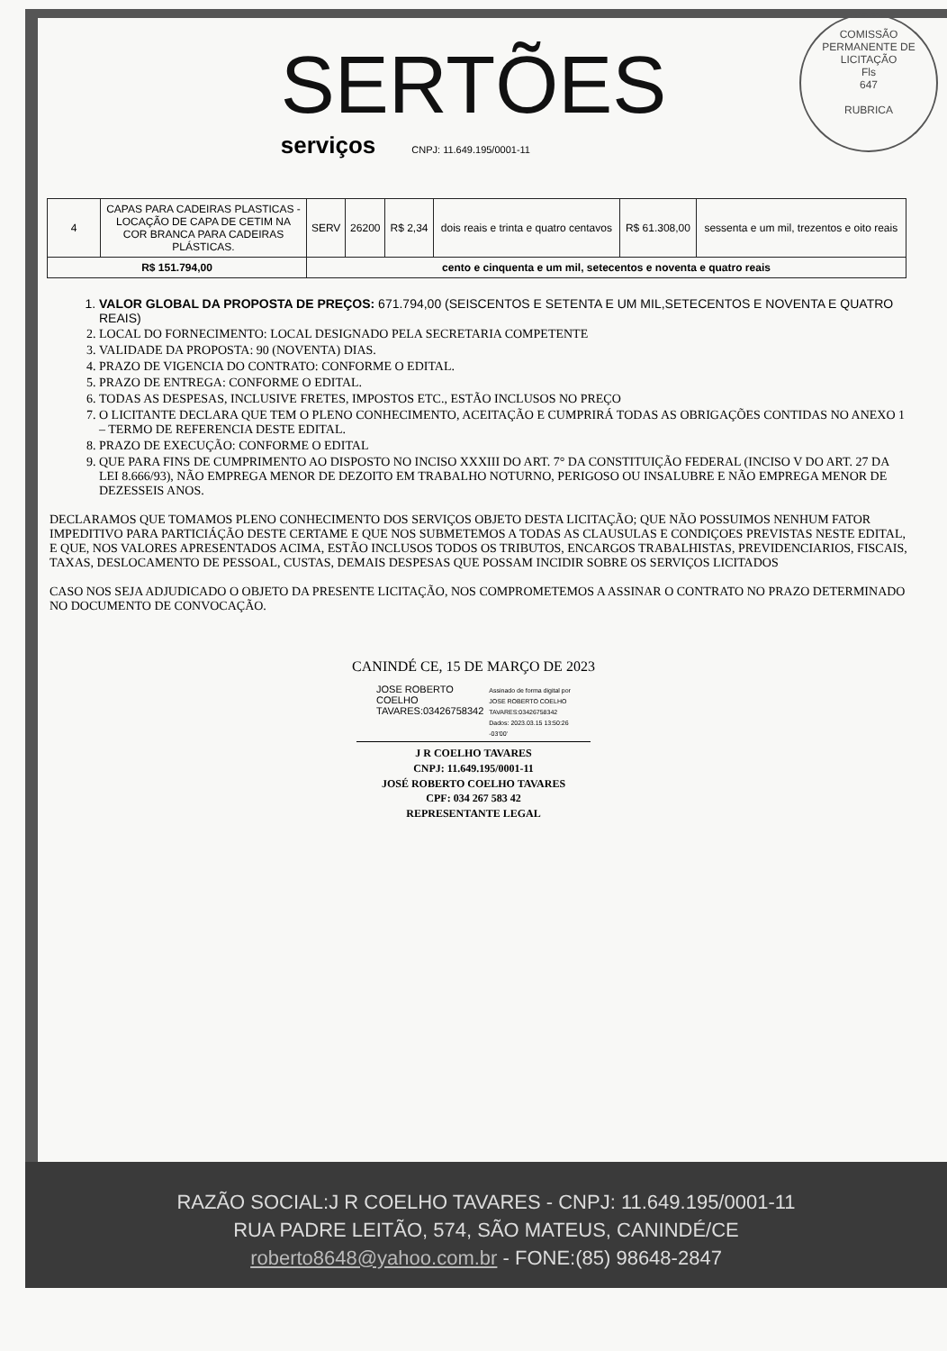SERTÕES
serviços CNPJ: 11.649.195/0001-11
COMISSÃO PERMANENTE DE LICITAÇÃO
Fls
647
RUBRICA
| 4 | CAPAS PARA CADEIRAS PLASTICAS - LOCAÇÃO DE CAPA DE CETIM NA COR BRANCA PARA CADEIRAS PLÁSTICAS. | SERV | 26200 | R$ 2,34 | dois reais e trinta e quatro centavos | R$ 61.308,00 | sessenta e um mil, trezentos e oito reais |
| R$ 151.794,00 | | cento e cinquenta e um mil, setecentos e noventa e quatro reais | | | | | |
1. VALOR GLOBAL DA PROPOSTA DE PREÇOS: 671.794,00 (SEISCENTOS E SETENTA E UM MIL,SETECENTOS E NOVENTA E QUATRO REAIS)
2. LOCAL DO FORNECIMENTO: LOCAL DESIGNADO PELA SECRETARIA COMPETENTE
3. VALIDADE DA PROPOSTA: 90 (NOVENTA) DIAS.
4. PRAZO DE VIGENCIA DO CONTRATO: CONFORME O EDITAL.
5. PRAZO DE ENTREGA: CONFORME O EDITAL.
6. TODAS AS DESPESAS, INCLUSIVE FRETES, IMPOSTOS ETC., ESTÃO INCLUSOS NO PREÇO
7. O LICITANTE DECLARA QUE TEM O PLENO CONHECIMENTO, ACEITAÇÃO E CUMPRIRÁ TODAS AS OBRIGAÇÕES CONTIDAS NO ANEXO 1 – TERMO DE REFERENCIA DESTE EDITAL.
8. PRAZO DE EXECUÇÃO: CONFORME O EDITAL
9. QUE PARA FINS DE CUMPRIMENTO AO DISPOSTO NO INCISO XXXIII DO ART. 7° DA CONSTITUIÇÃO FEDERAL (INCISO V DO ART. 27 DA LEI 8.666/93), NÃO EMPREGA MENOR DE DEZOITO EM TRABALHO NOTURNO, PERIGOSO OU INSALUBRE E NÃO EMPREGA MENOR DE DEZESSEIS ANOS.
DECLARAMOS QUE TOMAMOS PLENO CONHECIMENTO DOS SERVIÇOS OBJETO DESTA LICITAÇÃO; QUE NÃO POSSUIMOS NENHUM FATOR IMPEDITIVO PARA PARTICIÁÇÃO DESTE CERTAME E QUE NOS SUBMETEMOS A TODAS AS CLAUSULAS E CONDIÇOES PREVISTAS NESTE EDITAL, E QUE, NOS VALORES APRESENTADOS ACIMA, ESTÃO INCLUSOS TODOS OS TRIBUTOS, ENCARGOS TRABALHISTAS, PREVIDENCIARIOS, FISCAIS, TAXAS, DESLOCAMENTO DE PESSOAL, CUSTAS, DEMAIS DESPESAS QUE POSSAM INCIDIR SOBRE OS SERVIÇOS LICITADOS
CASO NOS SEJA ADJUDICADO O OBJETO DA PRESENTE LICITAÇÃO, NOS COMPROMETEMOS A ASSINAR O CONTRATO NO PRAZO DETERMINADO NO DOCUMENTO DE CONVOCAÇÃO.
CANINDÉ CE, 15 DE MARÇO DE 2023
JOSE ROBERTO
COELHO
TAVARES:03426758342
Assinado de forma digital por
JOSE ROBERTO COELHO
TAVARES:03426758342
Dados: 2023.03.15 13:50:26
-03'00'
J R COELHO TAVARES
CNPJ: 11.649.195/0001-11
JOSÉ ROBERTO COELHO TAVARES
CPF: 034 267 583 42
REPRESENTANTE LEGAL
RAZÃO SOCIAL:J R COELHO TAVARES - CNPJ: 11.649.195/0001-11
RUA PADRE LEITÃO, 574, SÃO MATEUS, CANINDÉ/CE
roberto8648@yahoo.com.br - FONE:(85) 98648-2847